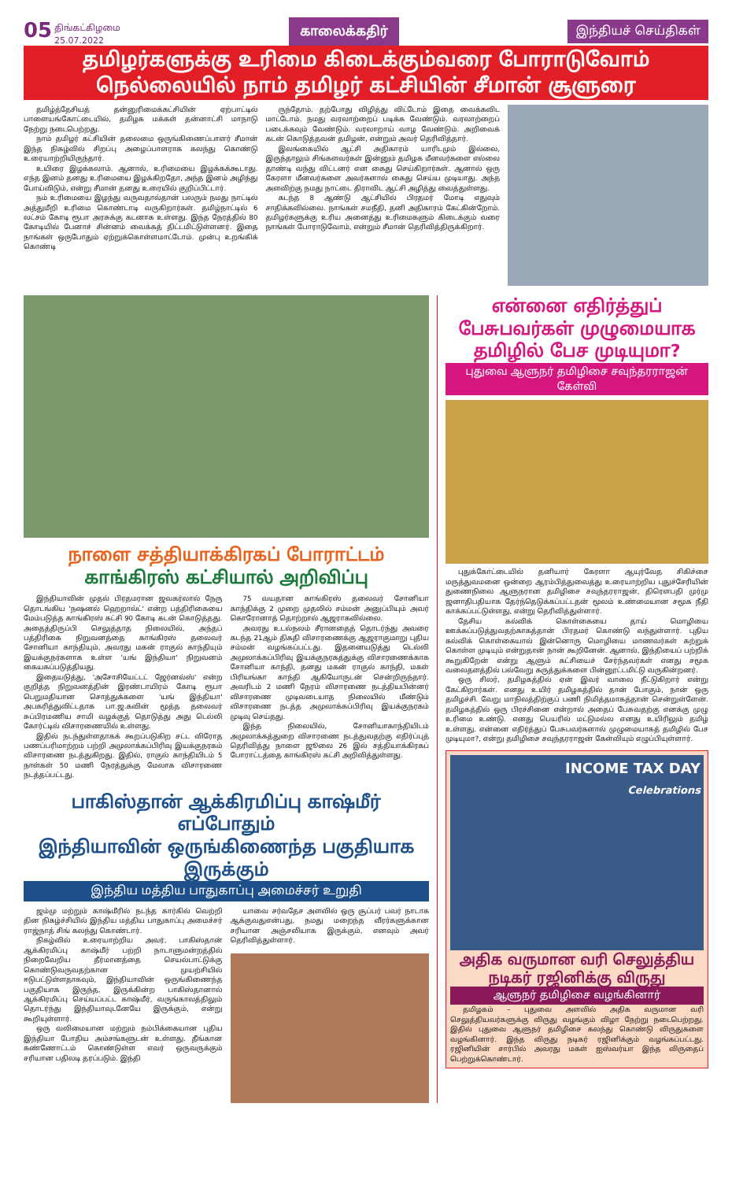05 திங்கட்கிழமை
25.07.2022
காலைக்கதிர் இந்தியச் செய்திகள்
தமிழர்களுக்கு உரிமை கிடைக்கும்வரை போராடுவோம்
நெல்லையில் நாம் தமிழர் கட்சியின் சீமான் சூளுரை
தமிழ்த்தேசியத் தன்னுரிமைக்கட்சியின் ஏற்பாட்டில் பாளையங்கோட்டையில், தமிழக மக்கள் தன்னாட்சி மாநாடு நேற்று நடைபெற்றது.
நாம் தமிழர் கட்சியின் தலைமை ஒருங்கிணைப்பாளர் சீமான் இந்த நிகழ்வில் சிறப்பு அழைப்பாளராக கலந்து கொண்டு உரையாற்றியிருந்தார்.
உயிரை இழக்கலாம். ஆனால், உரிமையை இழக்கக்கூடாது. எந்த இனம் தனது உரிமையை இழக்கிறதோ, அந்த இனம் அழிந்து போய்விடும், என்று சீமான் தனது உரையில் குறிப்பிட்டார்.
நம் உரிமையை இழந்து வருவதால்தான் பலரும் நமது நாட்டில் அத்துமீறி உரிமை கொண்டாடி வருகிறார்கள். தமிழ்நாட்டில் 6 லட்சம் கோடி ரூபா அரசுக்கு கடனாக உள்ளது. இந்த நேரத்தில் 80 கோடியில் பேனாச் சின்னம் வைக்கத் திட்டமிட்டுள்ளனர். இதை நாங்கள் ஒருபோதும் ஏற்றுக்கொள்ளமாட்டோம். முன்பு உறங்கிக் கொண்டி
ருந்தோம். தற்போது விழித்து விட்டோம் இதை வைக்கவிட மாட்டோம். நமது வரலாற்றைப் படிக்க வேண்டும். வரலாற்றைப் படைக்கவும் வேண்டும். வரலாறாய் வாழ வேண்டும். அறிவைக் கடன் கொடுத்தவன் தமிழன், என்றும் அவர் தெரிவித்தார்.
இலங்கையில் ஆட்சி அதிகாரம் யாரிடமும் இல்லை, இருந்தாலும் சிங்களவர்கள் இன்னும் தமிழக மீனவர்களை எல்லை தாண்டி வந்து விட்டனர் என கைது செய்கிறார்கள். ஆனால் ஒரு கேரளா மீனவர்களை அவர்களால் கைது செய்ய முடியாது. அந்த அளவிற்கு நமது நாட்டை திராவிட ஆட்சி அழித்து வைத்துள்ளது.
கடந்த 8 ஆண்டு ஆட்சியில் பிரதமர் மோடி எதுவும் சாதிக்கவில்லை. நாங்கள் சமநீதி, தனி அதிகாரம் கேட்கின்றோம். தமிழர்களுக்கு உரிய அனைத்து உரிமைகளும் கிடைக்கும் வரை நாங்கள் போராடுவோம், என்றும் சீமான் தெரிவித்திருக்கிறார்.
நாளை சத்தியாக்கிரகப் போராட்டம்
காங்கிரஸ் கட்சியால் அறிவிப்பு
இந்தியாவின் முதல் பிரதமரான ஜவகர்லால் நேரு தொடங்கிய 'நஷனல் ஹெறால்ட்' என்ற பத்திரிகையை மேம்படுத்த காங்கிரஸ் கட்சி 90 கோடி கடன் கொடுத்தது. அதைத்திருப்பி செலுத்தாத நிலையில், அந்தப் பத்திரிகை நிறுவனத்தை காங்கிரஸ் தலைவர் சோனியா காந்தியும், அவரது மகன் ராகுல் காந்தியும் இயக்குநர்களாக உள்ள 'யங் இந்தியா' நிறுவனம் கையகப்படுத்தியது.
இதையடுத்து, 'அசோசியேட்டட் ஜேர்னல்ஸ்' என்ற குறித்த நிறுவனத்தின் இரண்டாயிரம் கோடி ரூபா பெறுமதியான சொத்துக்களை 'யங் இந்தியா' அபகரித்துவிட்டதாக பா.ஜ.கவின் மூத்த தலைவர் சுப்பிரமணிய சாமி வழக்குத் தொடுத்து அது டெல்லி கோர்ட்டில் விசாரணையில் உள்ளது.
இதில் நடந்துள்ளதாகக் கூறப்படுகிற சட்ட விரோத பணப்பரிமாற்றம் பற்றி அமுலாக்கப்பிரிவு இயக்குநரகம் விசாரணை நடத்துகிறது. இதில், ராகுல் காந்தியிடம் 5 நாள்கள் 50 மணி நேரத்துக்கு மேலாக விசாரணை நடத்தப்பட்டது.
75 வயதான காங்கிரஸ் தலைவர் சோனியா காந்திக்கு 2 முறை முதலில் சம்மன் அனுப்பியும் அவர் கொரோனாத் தொற்றால் ஆஜராகவில்லை.
அவரது உடல்நலம் சீரானதைத் தொடர்ந்து அவரை கடந்த 21ஆம் திகதி விசாரணைக்கு ஆஜராகுமாறு புதிய சம்மன் வழங்கப்பட்டது. இதனையடுத்து டெல்லி அமுலாக்கப்பிரிவு இயக்குநரகத்துக்கு விசாரணைக்காக சோனியா காந்தி, தனது மகன் ராகுல் காந்தி, மகள் பிரியங்கா காந்தி ஆகியோருடன் சென்றிருந்தார். அவரிடம் 2 மணி நேரம் விசாரணை நடத்தியபின்னர் விசாரணை முடிவடையாத நிலையில் மீண்டும் விசாரணை நடத்த அமுலாக்கப்பிரிவு இயக்குநரகம் முடிவு செய்தது.
இந்த நிலையில், சோனியாகாந்தியிடம் அமுலாக்கத்துறை விசாரணை நடத்துவதற்கு எதிர்ப்புத் தெரிவித்து நாளை ஜூலை 26 இல் சத்தியாக்கிரகப் போராட்டத்தை காங்கிரஸ் கட்சி அறிவித்துள்ளது.
பாகிஸ்தான் ஆக்கிரமிப்பு காஷ்மீர் எப்போதும்
இந்தியாவின் ஒருங்கிணைந்த பகுதியாக இருக்கும்
இந்திய மத்திய பாதுகாப்பு அமைச்சர் உறுதி
ஜம்மு மற்றும் காஷ்மீரில் நடந்த கார்கில் வெற்றி தின நிகழ்ச்சியில் இந்திய மத்திய பாதுகாப்பு அமைச்சர் ராஜ்நாத் சிங் கலந்து கொண்டார்.
நிகழ்வில் உரையாற்றிய அவர், பாகிஸ்தான் ஆக்கிரமிப்பு காஷ்மீர் பற்றி நாடாளுமன்றத்தில் நிறைவேறிய தீர்மானத்தை செயல்பாட்டுக்கு கொண்டுவருவதற்கான முயற்சியில் ஈடுபட்டுள்ளதாகவும், இந்தியாவின் ஒருங்கிணைந்த பகுதியாக இருந்த, இருக்கின்ற பாகிஸ்தானால் ஆக்கிரமிப்பு செய்யப்பட்ட காஷ்மீர், வருங்காலத்திலும் தொடர்ந்து இந்தியாவுடனேயே இருக்கும், என்று கூறியுள்ளார்.
ஒரு வலிமையான மற்றும் நம்பிக்கையான புதிய இந்தியா போதிய அம்சங்களுடன் உள்ளது. தீங்கான கண்ணோட்டம் கொண்டுள்ள எவர் ஒருவருக்கும் சரியான பதிலடி தரப்படும். இந்தி
யாவை சர்வதேச அளவில் ஒரு சூப்பர் பவர் நாடாக ஆக்குவதுஎன்பது, நமது மறைந்த வீரர்களுக்கான சரியான அஞ்சலியாக இருக்கும், எனவும் அவர் தெரிவித்துள்ளார்.
என்னை எதிர்த்துப் பேசுபவர்கள் முழுமையாக தமிழில் பேச முடியுமா?
புதுவை ஆளுநர் தமிழிசை சவுந்தரராஜன் கேள்வி
புதுக்கோட்டையில் தனியார் கேரளா ஆயுர்வேத சிகிச்சை மருத்துவமனை ஒன்றை ஆரம்பித்துவைத்து உரையாற்றிய புதுச்சேரியின் துணைநிலை ஆளுநரான தமிழிசை சவுந்தரராஜன், திரௌபதி முர்மு ஜனாதிபதியாக தேர்ந்தெடுக்கப்பட்டதன் மூலம் உண்மையான சமூக நீதி காக்கப்பட்டுள்ளது, என்று தெரிவித்துள்ளார்.
தேசிய கல்விக் கொள்கையை தாய் மொழியை ஊக்கப்படுத்துவதற்காகத்தான் பிரதமர் கொண்டு வந்துள்ளார். புதிய கல்விக் கொள்கையால் இன்னொரு மொழியை மாணவர்கள் கற்றுக் கொள்ள முடியும் என்றுதான் நான் கூறினேன். ஆனால், இந்தியைப் பற்றிக் கூறுகிறேன் என்று ஆளும் கட்சியைச் சேர்ந்தவர்கள் எனது சமூக வலைதளத்தில் பல்வேறு கருத்துக்களை பின்னூட்டமிட்டு வருகின்றனர்.
ஒரு சிலர், தமிழகத்தில் ஏன் இவர் வாலை நீட்டுகிறார் என்று கேட்கிறார்கள். எனது உயிர் தமிழகத்தில் தான் போகும், நான் ஒரு தமிழச்சி. வேறு மாநிலத்திற்குப் பணி நிமித்தமாகத்தான் சென்றுள்ளேன். தமிழகத்தில் ஒரு பிரச்சினை என்றால் அதைப் பேசுவதற்கு எனக்கு முழு உரிமை உண்டு. எனது பெயரில் மட்டுமல்ல எனது உயிரிலும் தமிழ் உள்ளது. என்னை எதிர்த்துப் பேசுபவர்களால் முழுமையாகத் தமிழில் பேச முடியுமா?, என்று தமிழிசை சவுந்தரராஜன் கேள்வியும் எழுப்பியுள்ளார்.
INCOME TAX DAY
Celebrations
அதிக வருமான வரி செலுத்திய
நடிகர் ரஜினிக்கு விருது
ஆளுநர் தமிழிசை வழங்கினார்
தமிழகம் – புதுவை அளவில் அதிக வருமான வரி செலுத்தியவர்களுக்கு விருது வழங்கும் விழா நேற்று நடைபெற்றது. இதில் புதுவை ஆளுநர் தமிழிசை கலந்து கொண்டு விருதுகளை வழங்கினார். இந்த விருது நடிகர் ரஜினிக்கும் வழங்கப்பட்டது. ரஜினியின் சார்பில் அவரது மகள் ஐஸ்வர்யா இந்த விருதைப் பெற்றுக்கொண்டார்.